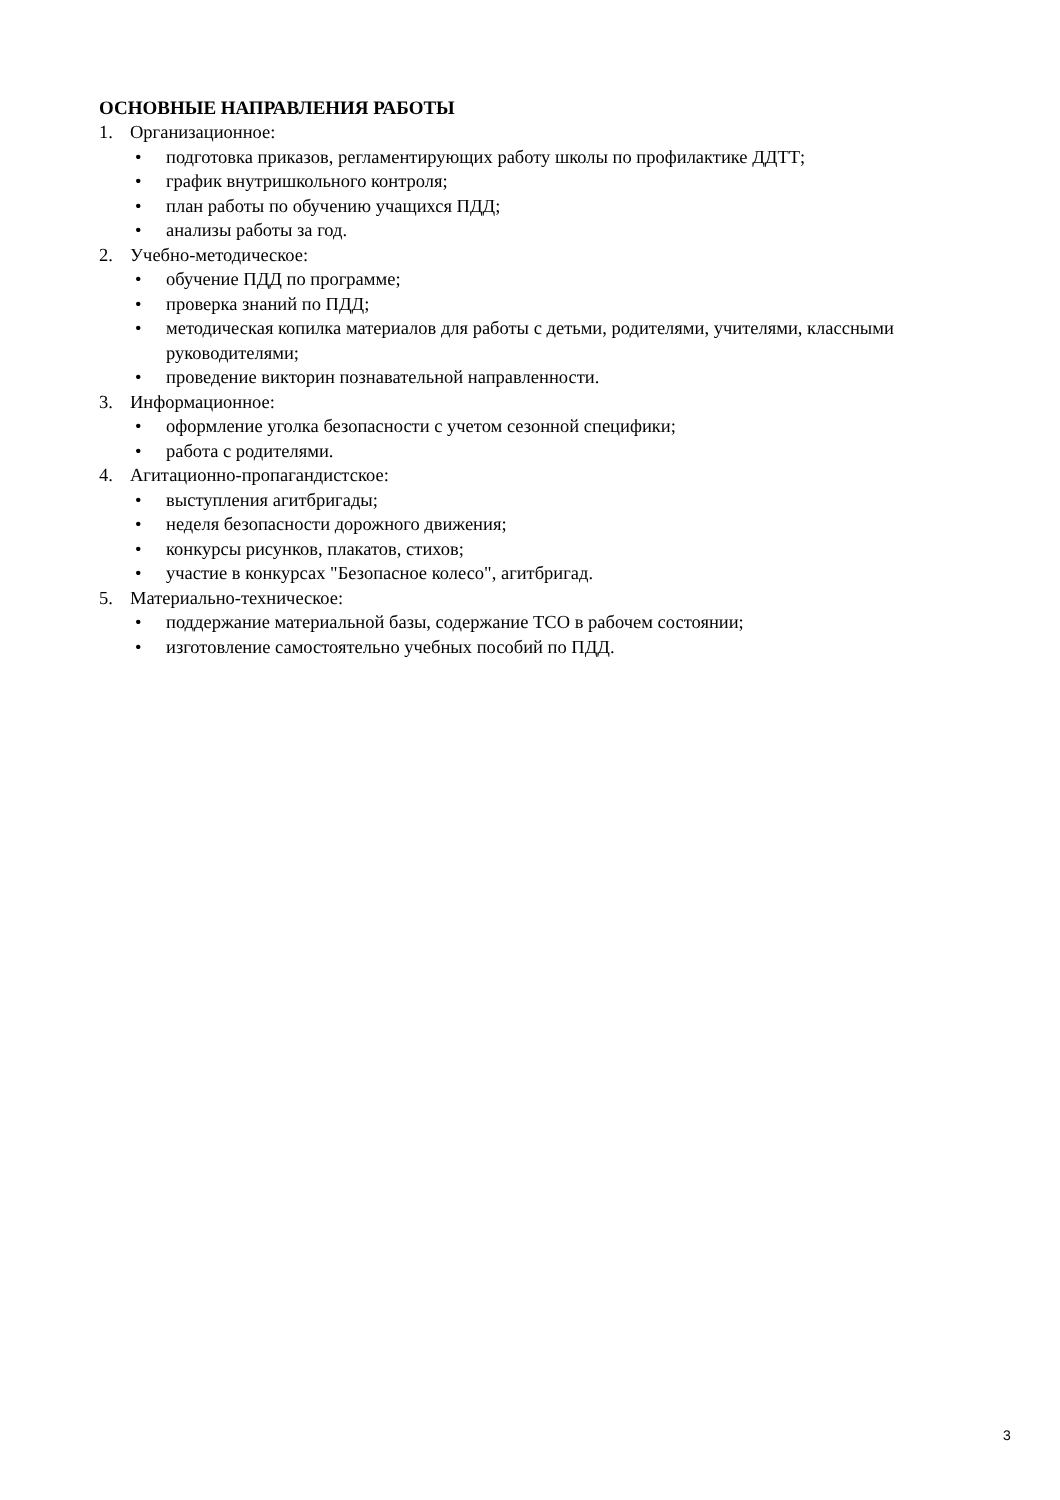ОСНОВНЫЕ НАПРАВЛЕНИЯ РАБОТЫ
1. Организационное:
• подготовка приказов, регламентирующих работу школы по профилактике ДДТТ;
• график внутришкольного контроля;
• план работы по обучению учащихся ПДД;
• анализы работы за год.
2. Учебно-методическое:
• обучение ПДД по программе;
• проверка знаний по ПДД;
• методическая копилка материалов для работы с детьми, родителями, учителями, классными руководителями;
• проведение викторин познавательной направленности.
3. Информационное:
• оформление уголка безопасности с учетом сезонной специфики;
• работа с родителями.
4. Агитационно-пропагандистское:
• выступления агитбригады;
• неделя безопасности дорожного движения;
• конкурсы рисунков, плакатов, стихов;
• участие в конкурсах "Безопасное колесо", агитбригад.
5. Материально-техническое:
• поддержание материальной базы, содержание ТСО в рабочем состоянии;
• изготовление самостоятельно учебных пособий по ПДД.
3